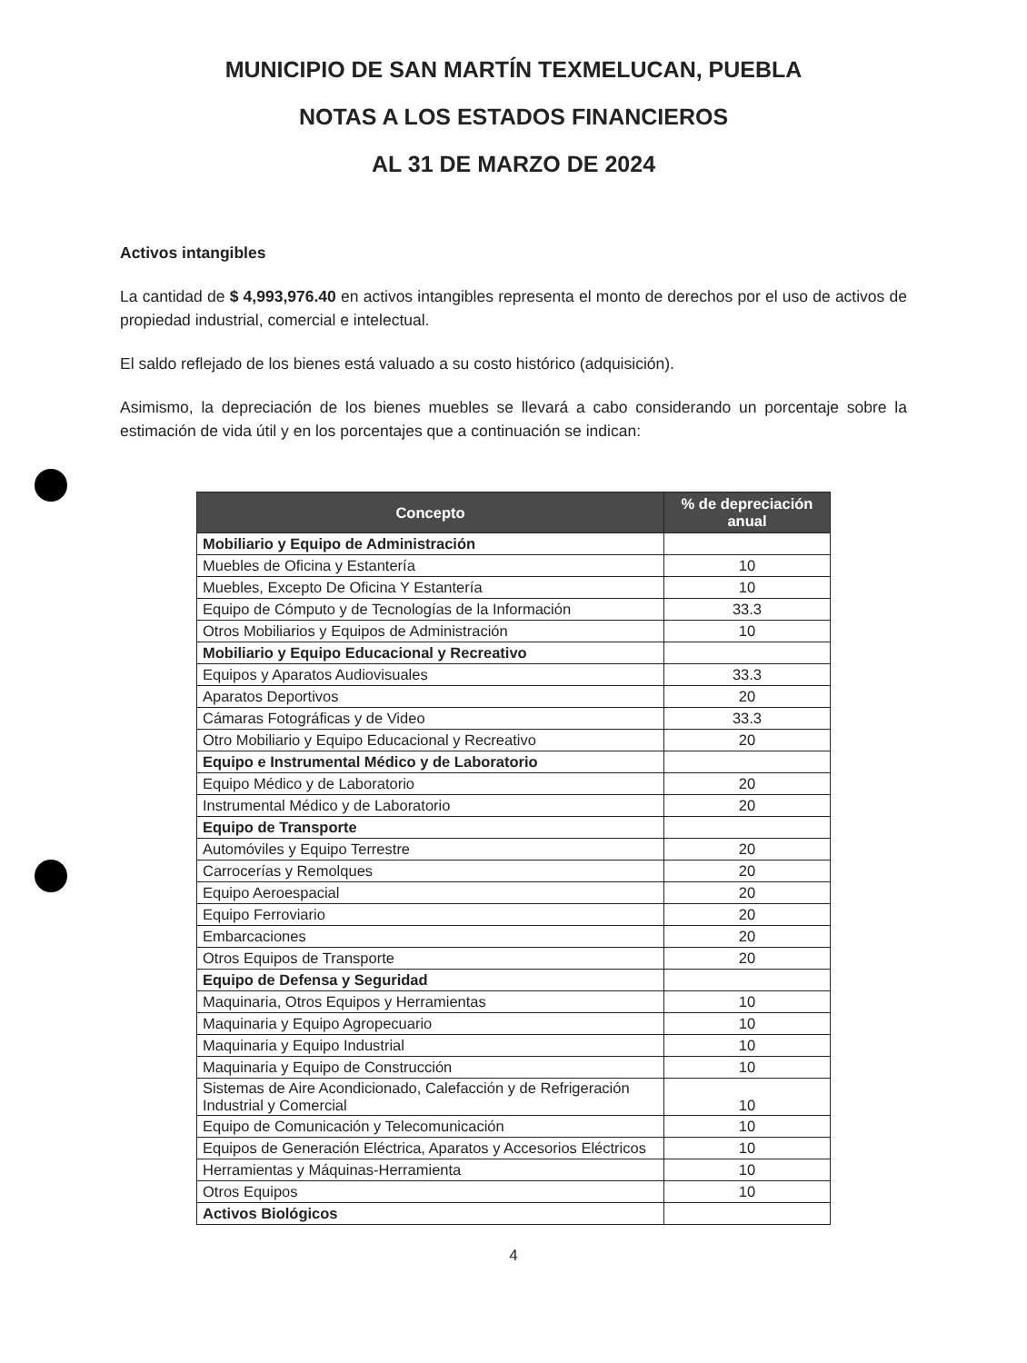MUNICIPIO DE SAN MARTÍN TEXMELUCAN, PUEBLA
NOTAS A LOS ESTADOS FINANCIEROS
AL 31 DE MARZO DE 2024
Activos intangibles
La cantidad de $ 4,993,976.40 en activos intangibles representa el monto de derechos por el uso de activos de propiedad industrial, comercial e intelectual.
El saldo reflejado de los bienes está valuado a su costo histórico (adquisición).
Asimismo, la depreciación de los bienes muebles se llevará a cabo considerando un porcentaje sobre la estimación de vida útil y en los porcentajes que a continuación se indican:
| Concepto | % de depreciación anual |
| --- | --- |
| Mobiliario y Equipo de Administración | |
| Muebles de Oficina y Estantería | 10 |
| Muebles, Excepto De Oficina Y Estantería | 10 |
| Equipo de Cómputo y de Tecnologías de la Información | 33.3 |
| Otros Mobiliarios y Equipos de Administración | 10 |
| Mobiliario y Equipo Educacional y Recreativo | |
| Equipos y Aparatos Audiovisuales | 33.3 |
| Aparatos Deportivos | 20 |
| Cámaras Fotográficas y de Video | 33.3 |
| Otro Mobiliario y Equipo Educacional y Recreativo | 20 |
| Equipo e Instrumental Médico y de Laboratorio | |
| Equipo Médico y de Laboratorio | 20 |
| Instrumental Médico y de Laboratorio | 20 |
| Equipo de Transporte | |
| Automóviles y Equipo Terrestre | 20 |
| Carrocerías y Remolques | 20 |
| Equipo Aeroespacial | 20 |
| Equipo Ferroviario | 20 |
| Embarcaciones | 20 |
| Otros Equipos de Transporte | 20 |
| Equipo de Defensa y Seguridad | |
| Maquinaria, Otros Equipos y Herramientas | 10 |
| Maquinaria y Equipo Agropecuario | 10 |
| Maquinaria y Equipo Industrial | 10 |
| Maquinaria y Equipo de Construcción | 10 |
| Sistemas de Aire Acondicionado, Calefacción y de Refrigeración Industrial y Comercial | 10 |
| Equipo de Comunicación y Telecomunicación | 10 |
| Equipos de Generación Eléctrica, Aparatos y Accesorios Eléctricos | 10 |
| Herramientas y Máquinas-Herramienta | 10 |
| Otros Equipos | 10 |
| Activos Biológicos | |
4